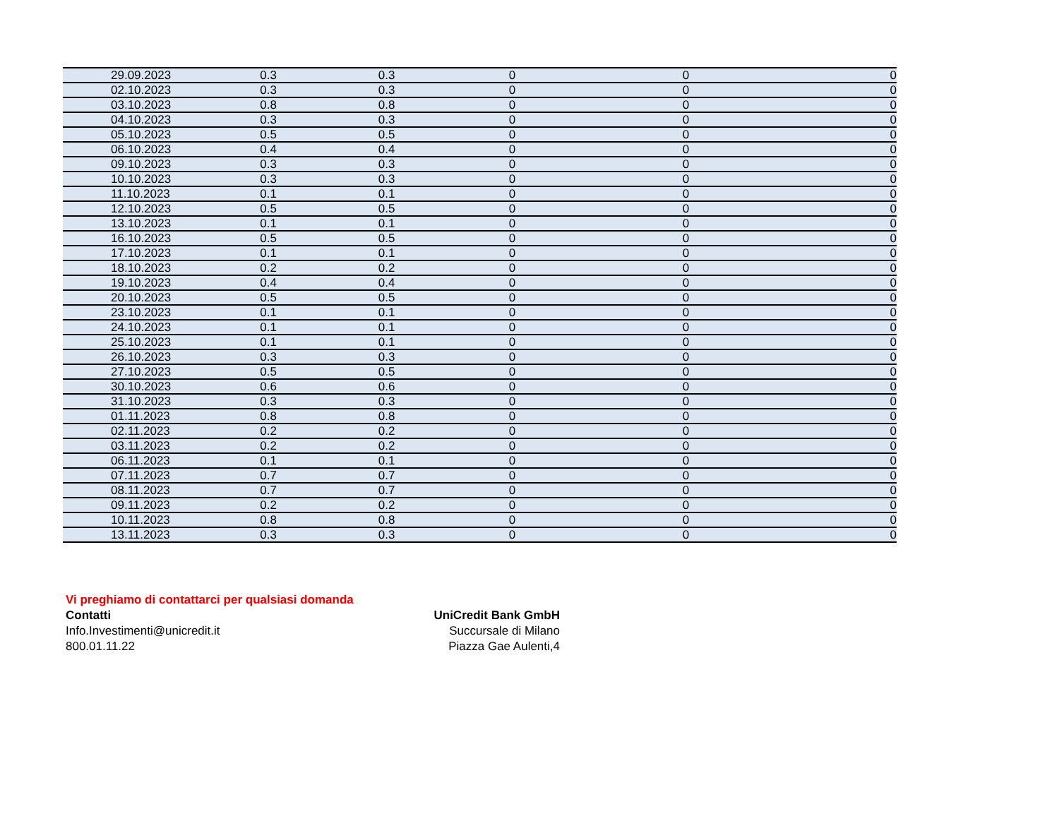| 29.09.2023 | 0.3 | 0.3 | 0 | 0 | 0 |
| 02.10.2023 | 0.3 | 0.3 | 0 | 0 | 0 |
| 03.10.2023 | 0.8 | 0.8 | 0 | 0 | 0 |
| 04.10.2023 | 0.3 | 0.3 | 0 | 0 | 0 |
| 05.10.2023 | 0.5 | 0.5 | 0 | 0 | 0 |
| 06.10.2023 | 0.4 | 0.4 | 0 | 0 | 0 |
| 09.10.2023 | 0.3 | 0.3 | 0 | 0 | 0 |
| 10.10.2023 | 0.3 | 0.3 | 0 | 0 | 0 |
| 11.10.2023 | 0.1 | 0.1 | 0 | 0 | 0 |
| 12.10.2023 | 0.5 | 0.5 | 0 | 0 | 0 |
| 13.10.2023 | 0.1 | 0.1 | 0 | 0 | 0 |
| 16.10.2023 | 0.5 | 0.5 | 0 | 0 | 0 |
| 17.10.2023 | 0.1 | 0.1 | 0 | 0 | 0 |
| 18.10.2023 | 0.2 | 0.2 | 0 | 0 | 0 |
| 19.10.2023 | 0.4 | 0.4 | 0 | 0 | 0 |
| 20.10.2023 | 0.5 | 0.5 | 0 | 0 | 0 |
| 23.10.2023 | 0.1 | 0.1 | 0 | 0 | 0 |
| 24.10.2023 | 0.1 | 0.1 | 0 | 0 | 0 |
| 25.10.2023 | 0.1 | 0.1 | 0 | 0 | 0 |
| 26.10.2023 | 0.3 | 0.3 | 0 | 0 | 0 |
| 27.10.2023 | 0.5 | 0.5 | 0 | 0 | 0 |
| 30.10.2023 | 0.6 | 0.6 | 0 | 0 | 0 |
| 31.10.2023 | 0.3 | 0.3 | 0 | 0 | 0 |
| 01.11.2023 | 0.8 | 0.8 | 0 | 0 | 0 |
| 02.11.2023 | 0.2 | 0.2 | 0 | 0 | 0 |
| 03.11.2023 | 0.2 | 0.2 | 0 | 0 | 0 |
| 06.11.2023 | 0.1 | 0.1 | 0 | 0 | 0 |
| 07.11.2023 | 0.7 | 0.7 | 0 | 0 | 0 |
| 08.11.2023 | 0.7 | 0.7 | 0 | 0 | 0 |
| 09.11.2023 | 0.2 | 0.2 | 0 | 0 | 0 |
| 10.11.2023 | 0.8 | 0.8 | 0 | 0 | 0 |
| 13.11.2023 | 0.3 | 0.3 | 0 | 0 | 0 |
Vi preghiamo di contattarci per qualsiasi domanda
Contatti UniCredit Bank GmbH
Info.Investimenti@unicredit.it Succursale di Milano
800.01.11.22 Piazza Gae Aulenti,4